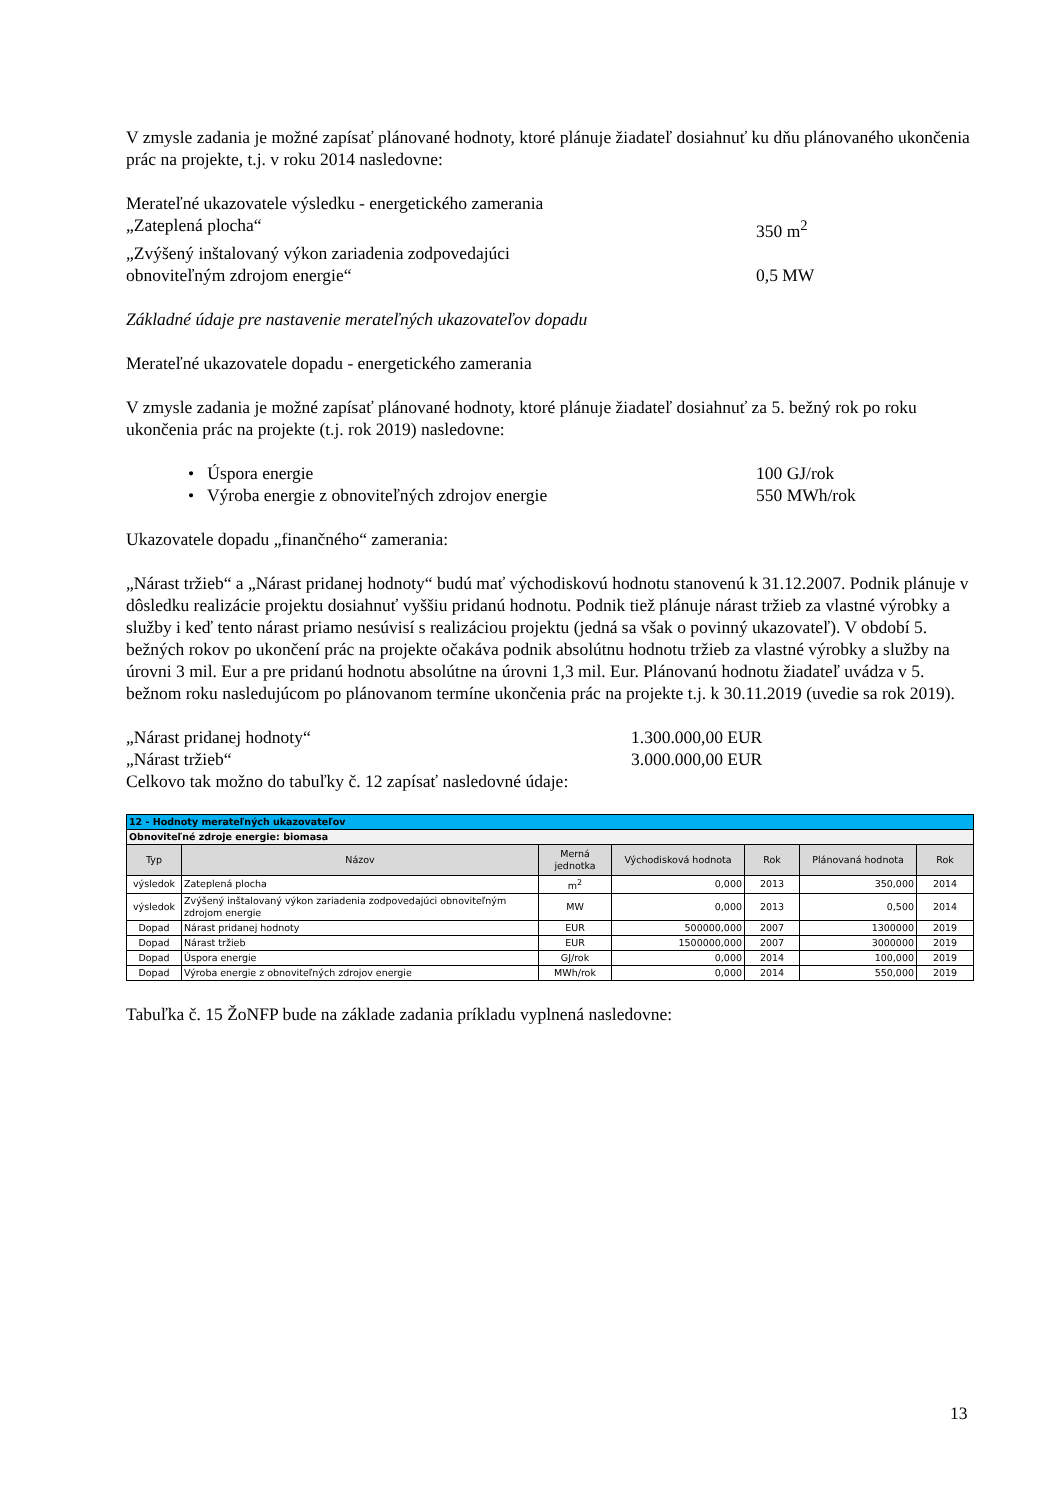V zmysle zadania je možné zapísať plánované hodnoty, ktoré plánuje žiadateľ dosiahnuť ku dňu plánovaného ukončenia prác na projekte, t.j. v roku 2014 nasledovne:
Merateľné ukazovatele výsledku - energetického zamerania
„Zateplená plocha“350 m<sup>2</sup>
„Zvýšený inštalovaný výkon zariadenia zodpovedajúci
obnoviteľným zdrojom energie“0,5 MW
Základné údaje pre nastavenie merateľných ukazovateľov dopadu
Merateľné ukazovatele dopadu - energetického zamerania
V zmysle zadania je možné zapísať plánované hodnoty, ktoré plánuje žiadateľ dosiahnuť za 5. bežný rok po roku ukončenia prác na projekte (t.j. rok 2019) nasledovne:
• Úspora energie 100 GJ/rok
• Výroba energie z obnoviteľných zdrojov energie 550 MWh/rok
Ukazovatele dopadu „finančného“ zamerania:
„Nárast tržieb“ a „Nárast pridanej hodnoty“ budú mať východiskovú hodnotu stanovenú k 31.12.2007. Podnik plánuje v dôsledku realizácie projektu dosiahnuť vyššiu pridanú hodnotu. Podnik tiež plánuje nárast tržieb za vlastné výrobky a služby i keď tento nárast priamo nesúvisí s realizáciou projektu (jedná sa však o povinný ukazovateľ). V období 5. bežných rokov po ukončení prác na projekte očakáva podnik absolútnu hodnotu tržieb za vlastné výrobky a služby na úrovni 3 mil. Eur a pre pridanú hodnotu absolútne na úrovni 1,3 mil. Eur. Plánovanú hodnotu žiadateľ uvádza v 5. bežnom roku nasledujúcom po plánovanom termíne ukončenia prác na projekte t.j. k 30.11.2019 (uvedie sa rok 2019).
„Nárast pridanej hodnoty“1.300.000,00 EUR
„Nárast tržieb“3.000.000,00 EUR
Celkovo tak možno do tabuľky č. 12 zapísať nasledovné údaje:
| 12 - Hodnoty merateľných ukazovateľov | | | | | | |
| Obnoviteľné zdroje energie: biomasa | | | | | | |
| Typ | Názov | Merná jednotka | Východisková hodnota | Rok | Plánovaná hodnota | Rok |
| výsledok | Zateplená plocha | m<sup>2</sup> | 0,000 | 2013 | 350,000 | 2014 |
| výsledok | Zvýšený inštalovaný výkon zariadenia zodpovedajúci obnoviteľným zdrojom energie | MW | 0,000 | 2013 | 0,500 | 2014 |
| Dopad | Nárast pridanej hodnoty | EUR | 500000,000 | 2007 | 1300000 | 2019 |
| Dopad | Nárast tržieb | EUR | 1500000,000 | 2007 | 3000000 | 2019 |
| Dopad | Úspora energie | GJ/rok | 0,000 | 2014 | 100,000 | 2019 |
| Dopad | Výroba energie z obnoviteľných zdrojov energie | MWh/rok | 0,000 | 2014 | 550,000 | 2019 |
Tabuľka č. 15 ŽoNFP bude na základe zadania príkladu vyplnená nasledovne:
13